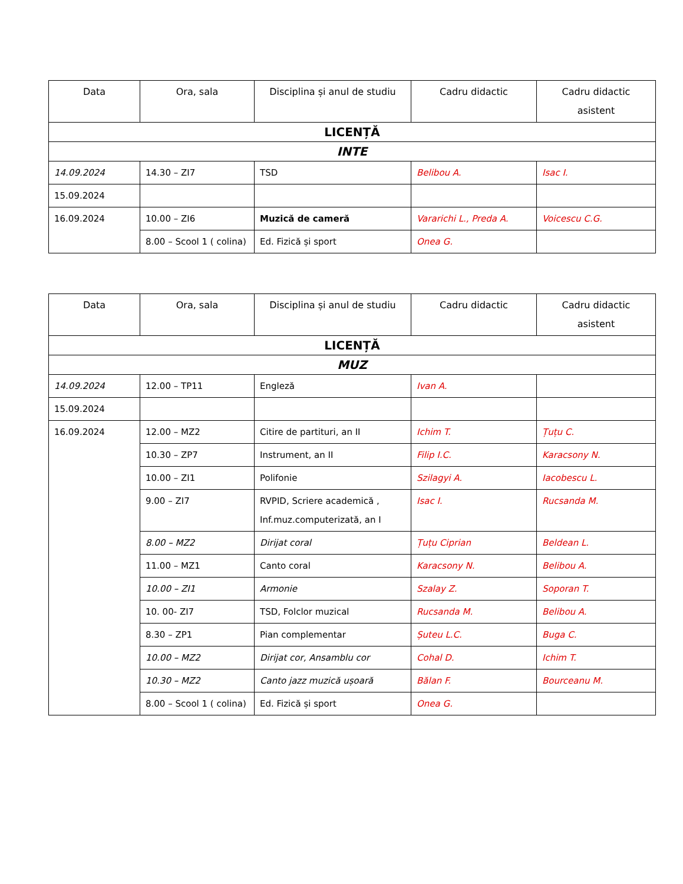| Data | Ora, sala | Disciplina și anul de studiu | Cadru didactic | Cadru didactic asistent |
| --- | --- | --- | --- | --- |
| LICENȚĂ | | | | |
| INTE | | | | |
| 14.09.2024 | 14.30 – ZI7 | TSD | Belibou A. | Isac I. |
| 15.09.2024 | | | | |
| 16.09.2024 | 10.00 – ZI6 | Muzică de cameră | Vararichi L., Preda A. | Voicescu C.G. |
| | 8.00 – Scool 1 ( colina) | Ed. Fizică și sport | Onea G. | |
| Data | Ora, sala | Disciplina și anul de studiu | Cadru didactic | Cadru didactic asistent |
| --- | --- | --- | --- | --- |
| LICENȚĂ | | | | |
| MUZ | | | | |
| 14.09.2024 | 12.00 – TP11 | Engleză | Ivan A. | |
| 15.09.2024 | | | | |
| 16.09.2024 | 12.00 – MZ2 | Citire de partituri, an II | Ichim T. | Țuțu C. |
| | 10.30 – ZP7 | Instrument, an II | Filip I.C. | Karacsony N. |
| | 10.00 – ZI1 | Polifonie | Szilagyi A. | Iacobescu L. |
| | 9.00 – ZI7 | RVPID, Scriere academică , Inf.muz.computerizată, an I | Isac I. | Rucsanda M. |
| | 8.00 – MZ2 | Dirijat coral | Țuțu Ciprian | Beldean L. |
| | 11.00 – MZ1 | Canto coral | Karacsony N. | Belibou A. |
| | 10.00 – ZI1 | Armonie | Szalay Z. | Soporan T. |
| | 10. 00- ZI7 | TSD, Folclor muzical | Rucsanda M. | Belibou A. |
| | 8.30 – ZP1 | Pian complementar | Șuteu L.C. | Buga C. |
| | 10.00 – MZ2 | Dirijat cor, Ansamblu cor | Cohal D. | Ichim T. |
| | 10.30 – MZ2 | Canto jazz muzică ușoară | Bălan F. | Bourceanu M. |
| | 8.00 – Scool 1 ( colina) | Ed. Fizică și sport | Onea G. | |